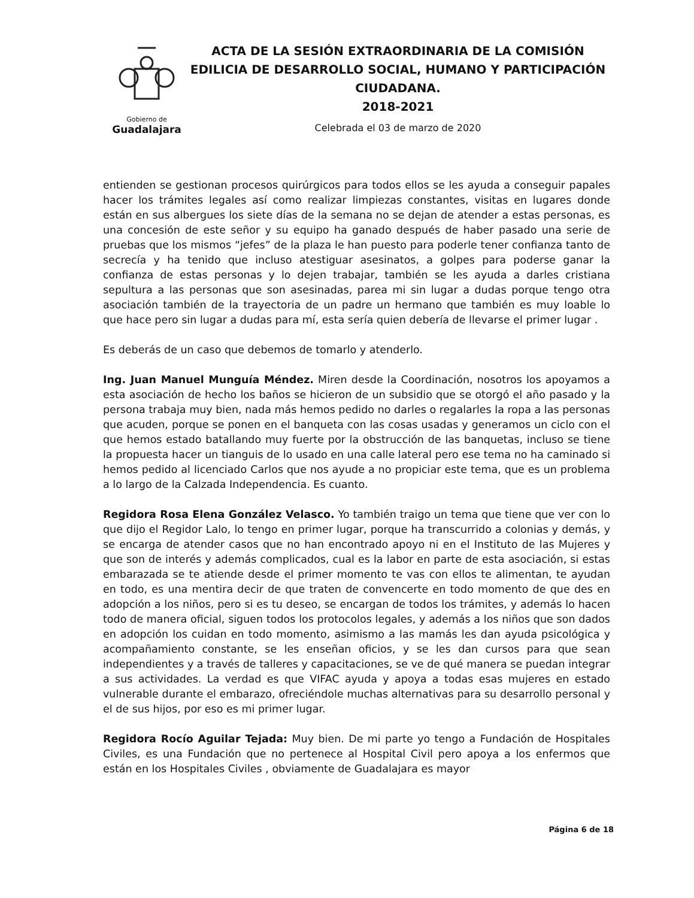Gobierno de
Guadalajara
ACTA DE LA SESIÓN EXTRAORDINARIA DE LA COMISIÓN EDILICIA DE DESARROLLO SOCIAL, HUMANO Y PARTICIPACIÓN CIUDADANA.
2018-2021
Celebrada el 03 de marzo de 2020
entienden se gestionan procesos quirúrgicos para todos ellos se les ayuda a conseguir papales hacer los trámites legales así como realizar limpiezas constantes, visitas en lugares donde están en sus albergues los siete días de la semana no se dejan de atender a estas personas, es una concesión de este señor y su equipo ha ganado después de haber pasado una serie de pruebas que los mismos “jefes” de la plaza le han puesto para poderle tener confianza tanto de secrecía y ha tenido que incluso atestiguar asesinatos, a golpes para poderse ganar la confianza de estas personas y lo dejen trabajar, también se les ayuda a darles cristiana sepultura a las personas que son asesinadas, parea mi sin lugar a dudas porque tengo otra asociación también de la trayectoria de un padre un hermano que también es muy loable lo que hace pero sin lugar a dudas para mí, esta sería quien debería de llevarse el primer lugar .
Es deberás de un caso que debemos de tomarlo y atenderlo.
Ing. Juan Manuel Munguía Méndez. Miren desde la Coordinación, nosotros los apoyamos a esta asociación de hecho los baños se hicieron de un subsidio que se otorgó el año pasado y la persona trabaja muy bien, nada más hemos pedido no darles o regalarles la ropa a las personas que acuden, porque se ponen en el banqueta con las cosas usadas y generamos un ciclo con el que hemos estado batallando muy fuerte por la obstrucción de las banquetas, incluso se tiene la propuesta hacer un tianguis de lo usado en una calle lateral pero ese tema no ha caminado si hemos pedido al licenciado Carlos que nos ayude a no propiciar este tema, que es un problema a lo largo de la Calzada Independencia. Es cuanto.
Regidora Rosa Elena González Velasco. Yo también traigo un tema que tiene que ver con lo que dijo el Regidor Lalo, lo tengo en primer lugar, porque ha transcurrido a colonias y demás, y se encarga de atender casos que no han encontrado apoyo ni en el Instituto de las Mujeres y que son de interés y además complicados, cual es la labor en parte de esta asociación, si estas embarazada se te atiende desde el primer momento te vas con ellos te alimentan, te ayudan en todo, es una mentira decir de que traten de convencerte en todo momento de que des en adopción a los niños, pero si es tu deseo, se encargan de todos los trámites, y además lo hacen todo de manera oficial, siguen todos los protocolos legales, y además a los niños que son dados en adopción los cuidan en todo momento, asimismo a las mamás les dan ayuda psicológica y acompañamiento constante, se les enseñan oficios, y se les dan cursos para que sean independientes y a través de talleres y capacitaciones, se ve de qué manera se puedan integrar a sus actividades. La verdad es que VIFAC ayuda y apoya a todas esas mujeres en estado vulnerable durante el embarazo, ofreciéndole muchas alternativas para su desarrollo personal y el de sus hijos, por eso es mi primer lugar.
Regidora Rocío Aguilar Tejada: Muy bien. De mi parte yo tengo a Fundación de Hospitales Civiles, es una Fundación que no pertenece al Hospital Civil pero apoya a los enfermos que están en los Hospitales Civiles , obviamente de Guadalajara es mayor
Página 6 de 18